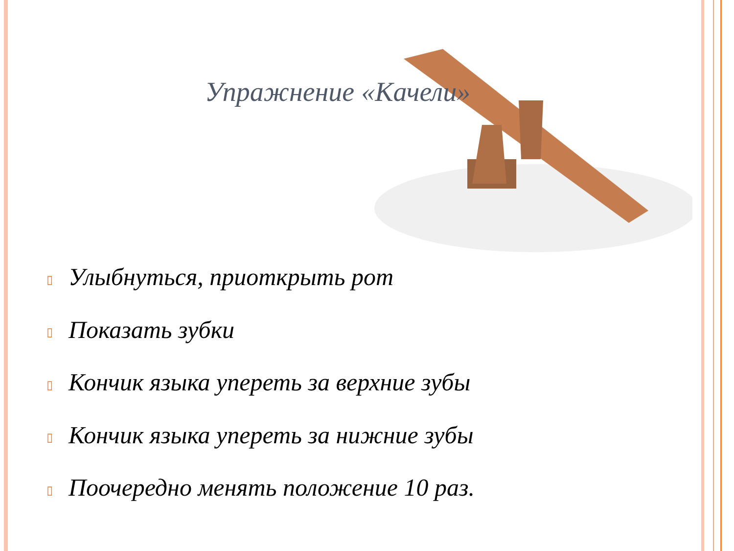Упражнение «Качели»
▯ Улыбнуться, приоткрыть рот
▯ Показать зубки
▯ Кончик языка упереть за верхние зубы
▯ Кончик языка упереть за нижние зубы
▯ Поочередно менять положение 10 раз.